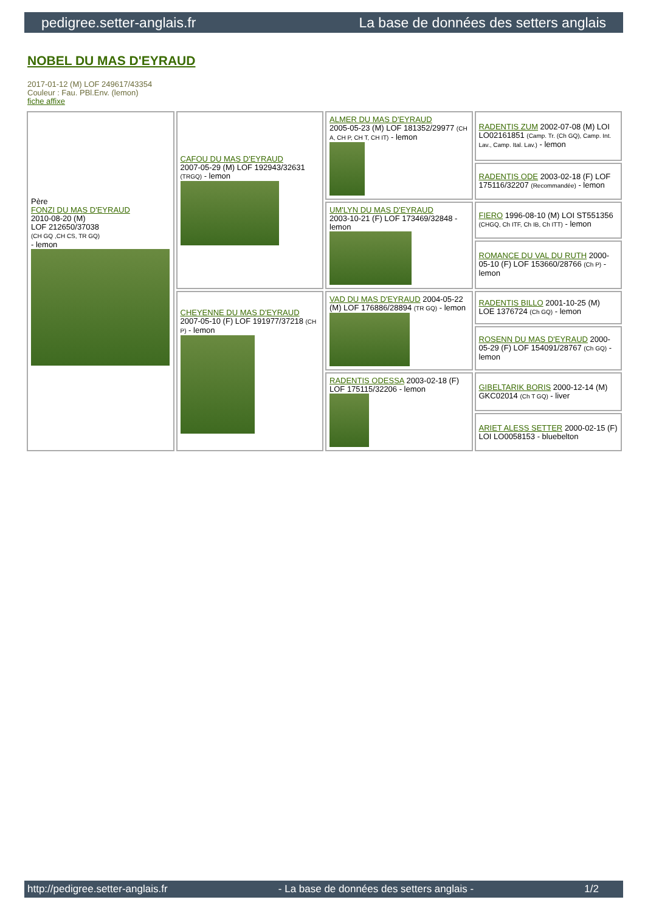pedigree.setter-anglais.fr La base de données des setters anglais
NOBEL DU MAS D'EYRAUD
2017-01-12 (M) LOF 249617/43354
Couleur : Fau. PBl.Env. (lemon)
fiche affixe
| Père FONZI DU MAS D'EYRAUD 2010-08-20 (M) LOF 212650/37038 (CH GQ ,CH CS, TR GQ) - lemon | CAFOU DU MAS D'EYRAUD 2007-05-29 (M) LOF 192943/32631 (TRGQ) - lemon | ALMER DU MAS D'EYRAUD 2005-05-23 (M) LOF 181352/29977 (CH A, CH P, CH T, CH IT) - lemon | RADENTIS ZUM 2002-07-08 (M) LOI LO02161851 (Camp. Tr. (Ch GQ), Camp. Int. Lav., Camp. Ital. Lav.) - lemon |
| | | | RADENTIS ODE 2003-02-18 (F) LOF 175116/32207 (Recommandée) - lemon |
| | | UM'LYN DU MAS D'EYRAUD 2003-10-21 (F) LOF 173469/32848 - lemon | FIERO 1996-08-10 (M) LOI ST551356 (CHGQ, Ch ITF, Ch IB, Ch ITT) - lemon |
| | | | ROMANCE DU VAL DU RUTH 2000-05-10 (F) LOF 153660/28766 (Ch P) - lemon |
| | CHEYENNE DU MAS D'EYRAUD 2007-05-10 (F) LOF 191977/37218 (CH P) - lemon | VAD DU MAS D'EYRAUD 2004-05-22 (M) LOF 176886/28894 (TR GQ) - lemon | RADENTIS BILLO 2001-10-25 (M) LOE 1376724 (Ch GQ) - lemon |
| | | | ROSENN DU MAS D'EYRAUD 2000-05-29 (F) LOF 154091/28767 (Ch GQ) - lemon |
| | | RADENTIS ODESSA 2003-02-18 (F) LOF 175115/32206 - lemon | GIBELTARIK BORIS 2000-12-14 (M) GKC02014 (Ch T GQ) - liver |
| | | | ARIET ALESS SETTER 2000-02-15 (F) LOI LO0058153 - bluebelton |
http://pedigree.setter-anglais.fr - La base de données des setters anglais - 1/2